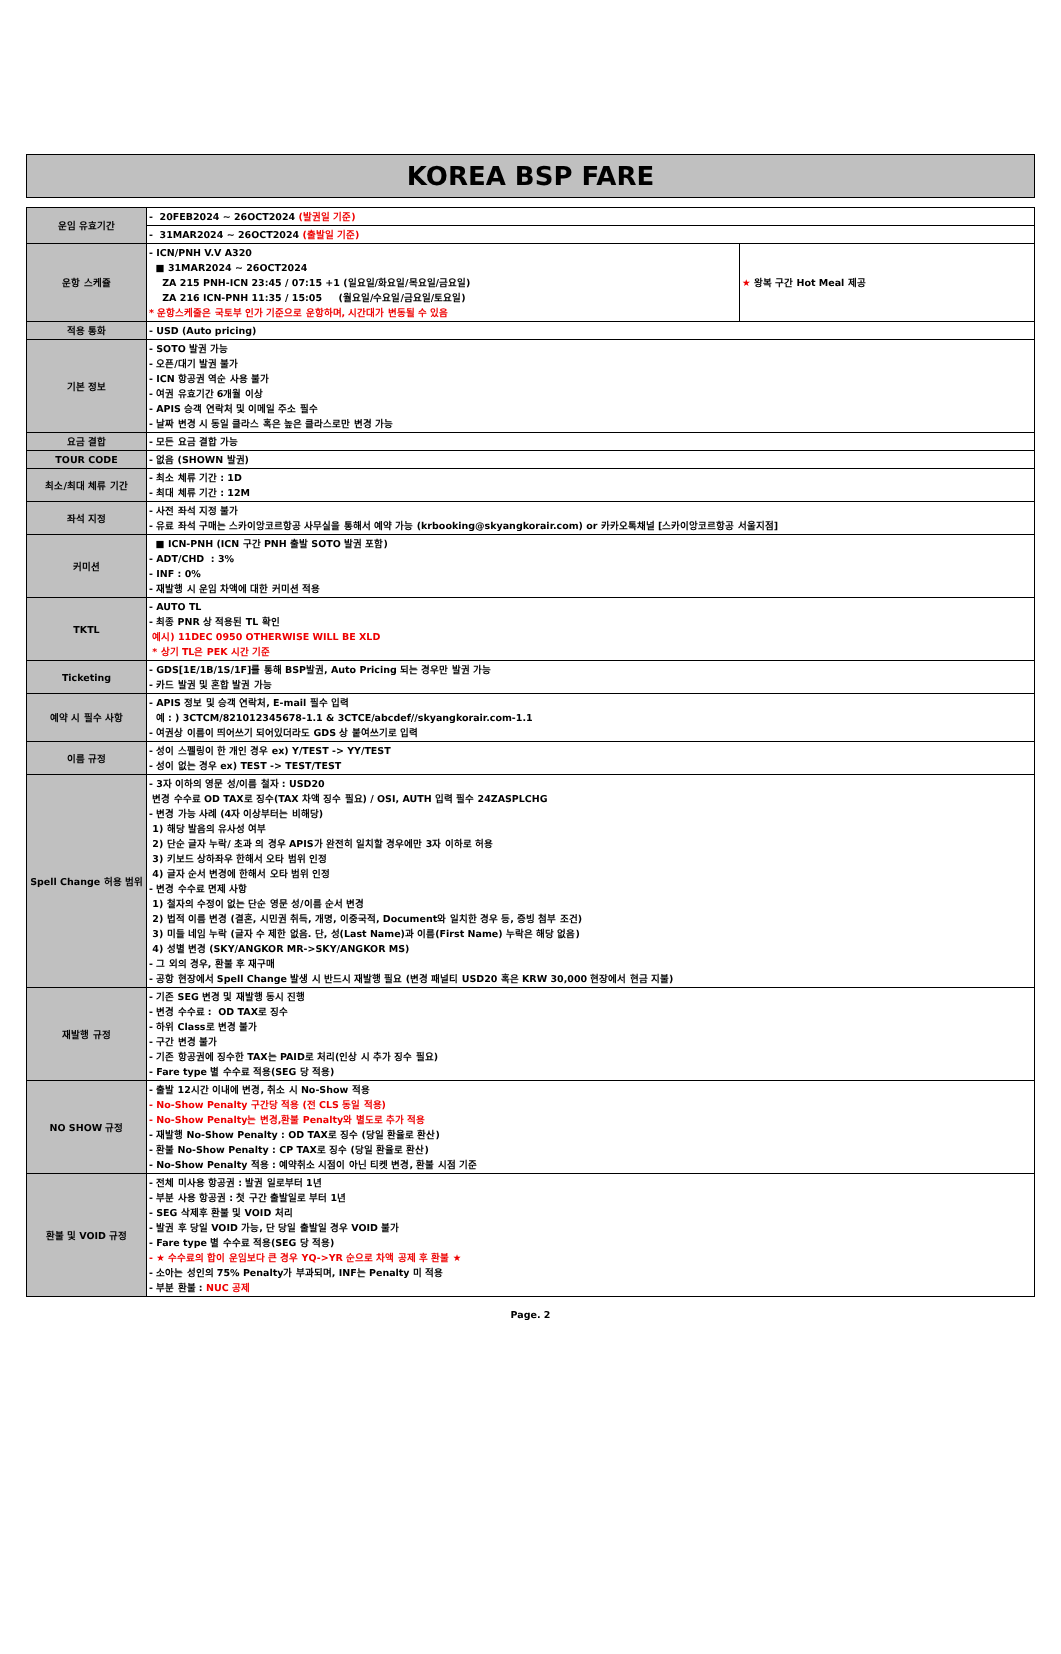KOREA BSP FARE
| 운임 유효기간 | - 20FEB2024 ~ 26OCT2024 (발권일 기준) | |
| | - 31MAR2024 ~ 26OCT2024 (출발일 기준) | |
| 운항 스케쥴 | - ICN/PNH V.V A320 ■ 31MAR2024 ~ 26OCT2024 ZA 215 PNH-ICN 23:45 / 07:15 +1 (일요일/화요일/목요일/금요일) ZA 216 ICN-PNH 11:35 / 15:05 (월요일/수요일/금요일/토요일) * 운항스케줄은 국토부 인가 기준으로 운항하며, 시간대가 변동될 수 있음 | ★ 왕복 구간 Hot Meal 제공 |
| 적용 통화 | - USD (Auto pricing) | |
| 기본 정보 | - SOTO 발권 가능 - 오픈/대기 발권 불가 - ICN 항공권 역순 사용 불가 - 여권 유효기간 6개월 이상 - APIS 승객 연락처 및 이메일 주소 필수 - 날짜 변경 시 동일 클라스 혹은 높은 클라스로만 변경 가능 | |
| 요금 결합 | - 모든 요금 결합 가능 | |
| TOUR CODE | - 없음 (SHOWN 발권) | |
| 최소/최대 체류 기간 | - 최소 체류 기간 : 1D - 최대 체류 기간 : 12M | |
| 좌석 지정 | - 사전 좌석 지정 불가 - 유료 좌석 구매는 스카이앙코르항공 사무실을 통해서 예약 가능 (krbooking@skyangkorair.com) or 카카오톡채널 [스카이앙코르항공 서울지점] | |
| 커미션 | ■ ICN-PNH (ICN 구간 PNH 출발 SOTO 발권 포함) - ADT/CHD : 3% - INF : 0% - 재발행 시 운임 차액에 대한 커미션 적용 | |
| TKTL | - AUTO TL - 최종 PNR 상 적용된 TL 확인 예시) 11DEC 0950 OTHERWISE WILL BE XLD * 상기 TL은 PEK 시간 기준 | |
| Ticketing | - GDS[1E/1B/1S/1F]를 통해 BSP발권, Auto Pricing 되는 경우만 발권 가능 - 카드 발권 및 혼합 발권 가능 | |
| 예약 시 필수 사항 | - APIS 정보 및 승객 연락처, E-mail 필수 입력 예 : ) 3CTCM/821012345678-1.1 & 3CTCE/abcdef//skyangkorair.com-1.1 - 여권상 이름이 띄어쓰기 되어있더라도 GDS 상 붙여쓰기로 입력 | |
| 이름 규정 | - 성이 스펠링이 한 개인 경우 ex) Y/TEST -> YY/TEST - 성이 없는 경우 ex) TEST -> TEST/TEST | |
| Spell Change 허용 범위 | - 3자 이하의 영문 성/이름 철자 : USD20 변경 수수료 OD TAX로 징수(TAX 차액 징수 필요) / OSI, AUTH 입력 필수 24ZASPLCHG - 변경 가능 사례 (4자 이상부터는 비해당) 1) 해당 발음의 유사성 여부 2) 단순 글자 누락/ 초과 의 경우 APIS가 완전히 일치할 경우에만 3자 이하로 허용 3) 키보드 상하좌우 한해서 오타 범위 인정 4) 글자 순서 변경에 한해서 오타 범위 인정 - 변경 수수료 면제 사항 1) 철자의 수정이 없는 단순 영문 성/이름 순서 변경 2) 법적 이름 변경 (결혼, 시민권 취득, 개명, 이중국적, Document와 일치한 경우 등, 증빙 첨부 조건) 3) 미들 네임 누락 (글자 수 제한 없음. 단, 성(Last Name)과 이름(First Name) 누락은 해당 없음) 4) 성별 변경 (SKY/ANGKOR MR->SKY/ANGKOR MS) - 그 외의 경우, 환불 후 재구매 - 공항 현장에서 Spell Change 발생 시 반드시 재발행 필요 (변경 패널티 USD20 혹은 KRW 30,000 현장에서 현금 지불) | |
| 재발행 규정 | - 기존 SEG 변경 및 재발행 동시 진행 - 변경 수수료 : OD TAX로 징수 - 하위 Class로 변경 불가 - 구간 변경 불가 - 기존 항공권에 징수한 TAX는 PAID로 처리(인상 시 추가 징수 필요) - Fare type 별 수수료 적용(SEG 당 적용) | |
| NO SHOW 규정 | - 출발 12시간 이내에 변경, 취소 시 No-Show 적용 - No-Show Penalty 구간당 적용 (전 CLS 동일 적용) - No-Show Penalty는 변경,환불 Penalty와 별도로 추가 적용 - 재발행 No-Show Penalty : OD TAX로 징수 (당일 환율로 환산) - 환불 No-Show Penalty : CP TAX로 징수 (당일 환율로 환산) - No-Show Penalty 적용 : 예약취소 시점이 아닌 티켓 변경, 환불 시점 기준 | |
| 환불 및 VOID 규정 | - 전체 미사용 항공권 : 발권 일로부터 1년 - 부분 사용 항공권 : 첫 구간 출발일로 부터 1년 - SEG 삭제후 환불 및 VOID 처리 - 발권 후 당일 VOID 가능, 단 당일 출발일 경우 VOID 불가 - Fare type 별 수수료 적용(SEG 당 적용) - ★ 수수료의 합이 운임보다 큰 경우 YQ->YR 순으로 차액 공제 후 환불 ★ - 소아는 성인의 75% Penalty가 부과되며, INF는 Penalty 미 적용 - 부분 환불 : NUC 공제 | |
Page. 2